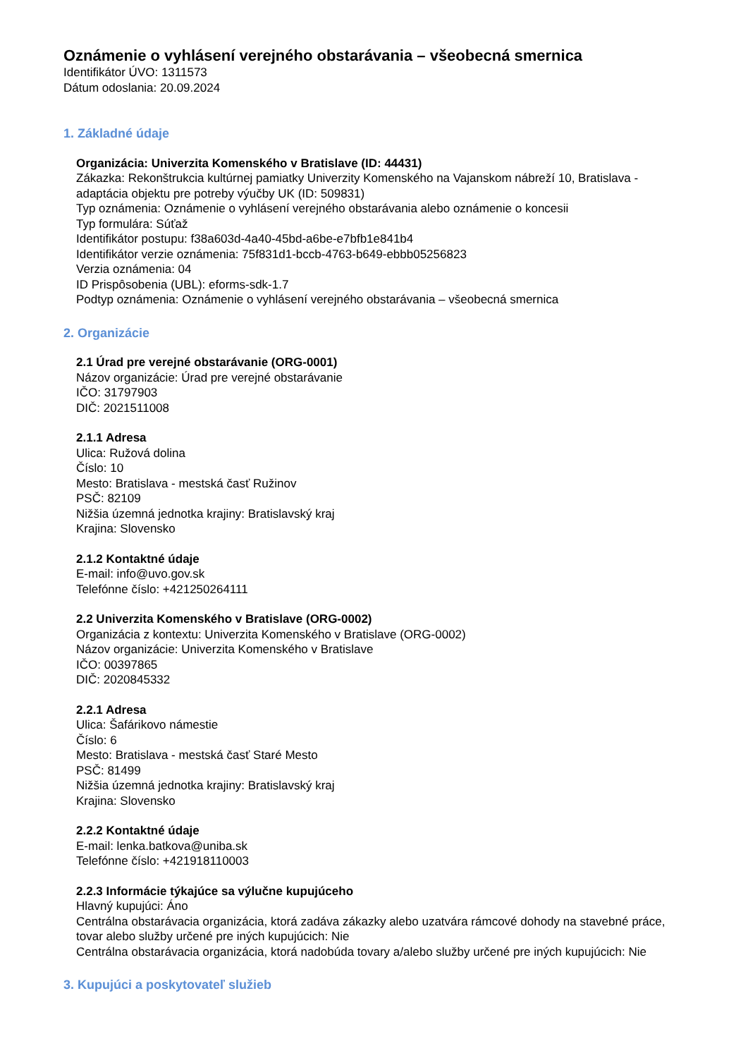Oznámenie o vyhlásení verejného obstarávania – všeobecná smernica
Identifikátor ÚVO: 1311573
Dátum odoslania: 20.09.2024
1. Základné údaje
Organizácia: Univerzita Komenského v Bratislave (ID: 44431)
Zákazka: Rekonštrukcia kultúrnej pamiatky Univerzity Komenského na Vajanskom nábreží 10, Bratislava - adaptácia objektu pre potreby výučby UK (ID: 509831)
Typ oznámenia: Oznámenie o vyhlásení verejného obstarávania alebo oznámenie o koncesii
Typ formulára: Súťaž
Identifikátor postupu: f38a603d-4a40-45bd-a6be-e7bfb1e841b4
Identifikátor verzie oznámenia: 75f831d1-bccb-4763-b649-ebbb05256823
Verzia oznámenia: 04
ID Prispôsobenia (UBL): eforms-sdk-1.7
Podtyp oznámenia: Oznámenie o vyhlásení verejného obstarávania – všeobecná smernica
2. Organizácie
2.1 Úrad pre verejné obstarávanie (ORG-0001)
Názov organizácie: Úrad pre verejné obstarávanie
IČO: 31797903
DIČ: 2021511008
2.1.1 Adresa
Ulica: Ružová dolina
Číslo: 10
Mesto: Bratislava - mestská časť Ružinov
PSČ: 82109
Nižšia územná jednotka krajiny: Bratislavský kraj
Krajina: Slovensko
2.1.2 Kontaktné údaje
E-mail: info@uvo.gov.sk
Telefónne číslo: +421250264111
2.2 Univerzita Komenského v Bratislave (ORG-0002)
Organizácia z kontextu: Univerzita Komenského v Bratislave (ORG-0002)
Názov organizácie: Univerzita Komenského v Bratislave
IČO: 00397865
DIČ: 2020845332
2.2.1 Adresa
Ulica: Šafárikovo námestie
Číslo: 6
Mesto: Bratislava - mestská časť Staré Mesto
PSČ: 81499
Nižšia územná jednotka krajiny: Bratislavský kraj
Krajina: Slovensko
2.2.2 Kontaktné údaje
E-mail: lenka.batkova@uniba.sk
Telefónne číslo: +421918110003
2.2.3 Informácie týkajúce sa výlučne kupujúceho
Hlavný kupujúci: Áno
Centrálna obstarávacia organizácia, ktorá zadáva zákazky alebo uzatvára rámcové dohody na stavebné práce, tovar alebo služby určené pre iných kupujúcich: Nie
Centrálna obstarávacia organizácia, ktorá nadobúda tovary a/alebo služby určené pre iných kupujúcich: Nie
3. Kupujúci a poskytovateľ služieb